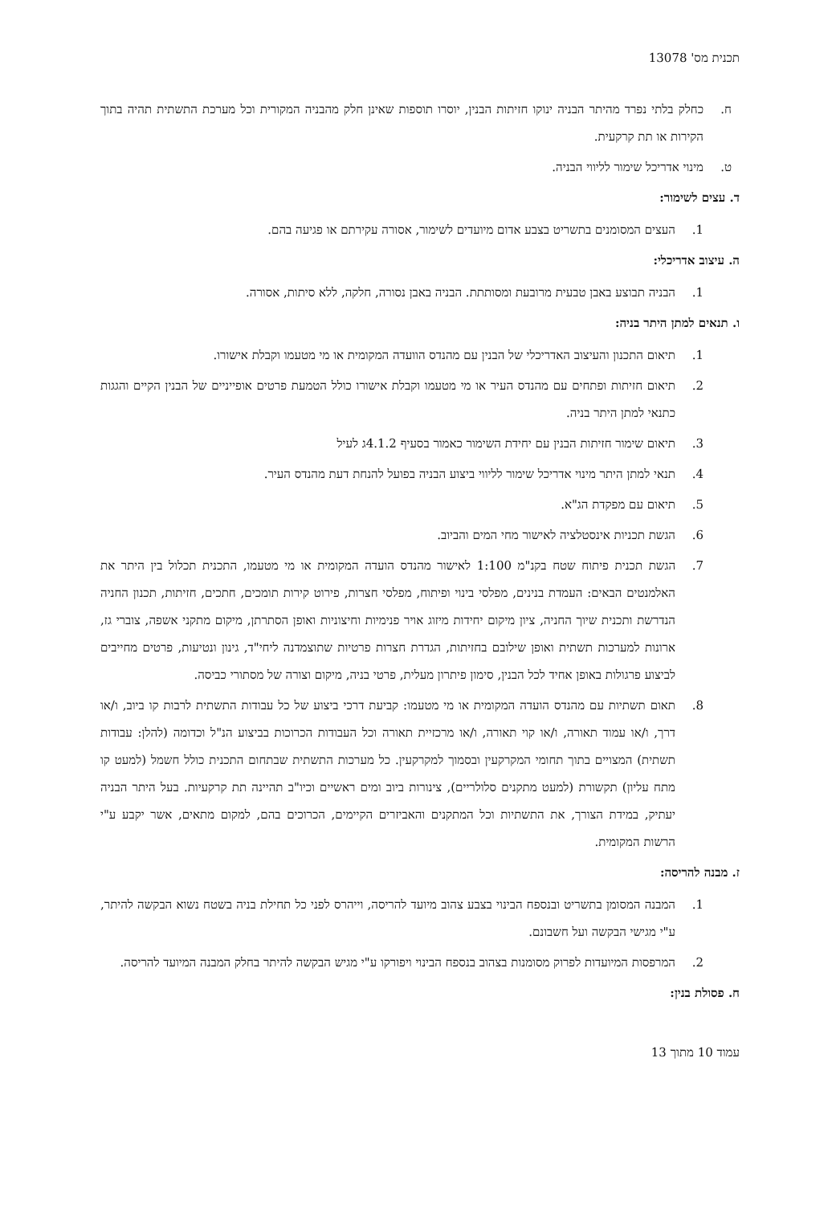תכנית מס' 13078
ח. כחלק בלתי נפרד מהיתר הבניה ינוקו חזיתות הבנין, יוסרו תוספות שאינן חלק מהבניה המקורית וכל מערכת התשתית תהיה בתוך הקירות או תת קרקעית.
ט. מינוי אדריכל שימור לליווי הבניה.
ד. עצים לשימור:
1. העצים המסומנים בתשריט בצבע אדום מיועדים לשימור, אסורה עקירתם או פגיעה בהם.
ה. עיצוב אדריכלי:
1. הבניה תבוצע באבן טבעית מרובעת ומסותתת. הבניה באבן נסורה, חלקה, ללא סיתות, אסורה.
ו. תנאים למתן היתר בניה:
1. תיאום התכנון והעיצוב האדריכלי של הבנין עם מהנדס הוועדה המקומית או מי מטעמו וקבלת אישורו.
2. תיאום חזיתות ופתחים עם מהנדס העיר או מי מטעמו וקבלת אישורו כולל הטמעת פרטים אופייניים של הבנין הקיים והגגות כתנאי למתן היתר בניה.
3. תיאום שימור חזיתות הבנין עם יחידת השימור כאמור בסעיף 4.1.2ג לעיל
4. תנאי למתן היתר מינוי אדריכל שימור לליווי ביצוע הבניה בפועל להנחת דעת מהנדס העיר.
5. תיאום עם מפקדת הג"א.
6. הגשת תכניות אינסטלציה לאישור מחי המים והביוב.
7. הגשת תכנית פיתוח שטח בקנ"מ 1:100 לאישור מהנדס הועדה המקומית או מי מטעמו, התכנית תכלול בין היתר את האלמנטים הבאים: העמדת בנינים, מפלסי בינוי ופיתוח, מפלסי חצרות, פירוט קירות תומכים, חתכים, חזיתות, תכנון החניה הנדרשת ותכנית שיוך החניה, ציון מיקום יחידות מיזוג אויר פנימיות וחיצוניות ואופן הסתרתן, מיקום מתקני אשפה, צוברי גז, ארונות למערכות תשתית ואופן שילובם בחזיתות, הגדרת חצרות פרטיות שתוצמדנה ליחי"ד, גינון ונטיעות, פרטים מחייבים לביצוע פרגולות באופן אחיד לכל הבנין, סימון פיתרון מעלית, פרטי בניה, מיקום וצורה של מסתורי כביסה.
8. תאום תשתיות עם מהנדס הועדה המקומית או מי מטעמו: קביעת דרכי ביצוע של כל עבודות התשתית לרבות קו ביוב, ו/או דרך, ו/או עמוד תאורה, ו/או קוי תאורה, ו/או מרכזיית תאורה וכל העבודות הכרוכות בביצוע הנ"ל וכדומה (להלן: עבודות תשתית) המצויים בתוך תחומי המקרקעין ובסמוך למקרקעין. כל מערכות התשתית שבתחום התכנית כולל חשמל (למעט קו מתח עליון) תקשורת (למעט מתקנים סלולריים), צינורות ביוב ומים ראשיים וכיו"ב תהיינה תת קרקעיות. בעל היתר הבניה יעתיק, במידת הצורך, את התשתיות וכל המתקנים והאביזרים הקיימים, הכרוכים בהם, למקום מתאים, אשר יקבע ע"י הרשות המקומית.
ז. מבנה להריסה:
1. המבנה המסומן בתשריט ובנספח הבינוי בצבע צהוב מיועד להריסה, וייהרס לפני כל תחילת בניה בשטח נשוא הבקשה להיתר, ע"י מגישי הבקשה ועל חשבונם.
2. המרפסות המיועדות לפרוק מסומנות בצהוב בנספח הבינוי ויפורקו ע"י מגיש הבקשה להיתר בחלק המבנה המיועד להריסה.
ח. פסולת בנין:
עמוד 10 מתוך 13